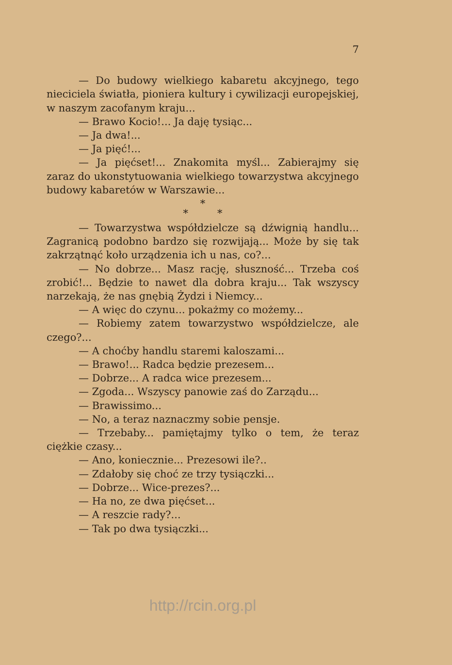7
— Do budowy wielkiego kabaretu akcyjnego, tego nieciciela światła, pioniera kultury i cywilizacji europejskiej, w naszym zacofanym kraju...
— Brawo Kocio!... Ja daję tysiąc...
— Ja dwa!...
— Ja pięć!...
— Ja pięćset!... Znakomita myśl... Zabierajmy się zaraz do ukonstytuowania wielkiego towarzystwa akcyjnego budowy kabaretów w Warszawie...
*
* *
— Towarzystwa współdzielcze są dźwignią handlu... Zagranicą podobno bardzo się rozwijają... Może by się tak zakrzątnąć koło urządzenia ich u nas, co?...
— No dobrze... Masz rację, słuszność... Trzeba coś zrobić!... Będzie to nawet dla dobra kraju... Tak wszyscy narzekają, że nas gnębią Żydzi i Niemcy...
— A więc do czynu... pokażmy co możemy...
— Robiemy zatem towarzystwo współdzielcze, ale czego?...
— A choćby handlu staremi kaloszami...
— Brawo!... Radca będzie prezesem...
— Dobrze... A radca wice prezesem...
— Zgoda... Wszyscy panowie zaś do Zarządu...
— Brawissimo...
— No, a teraz naznaczmy sobie pensje.
— Trzebaby... pamiętajmy tylko o tem, że teraz ciężkie czasy...
— Ano, koniecznie... Prezesowi ile?..
— Zdałoby się choć ze trzy tysiączki...
— Dobrze... Wice-prezes?...
— Ha no, ze dwa pięćset...
— A reszcie rady?...
— Tak po dwa tysiączki...
http://rcin.org.pl